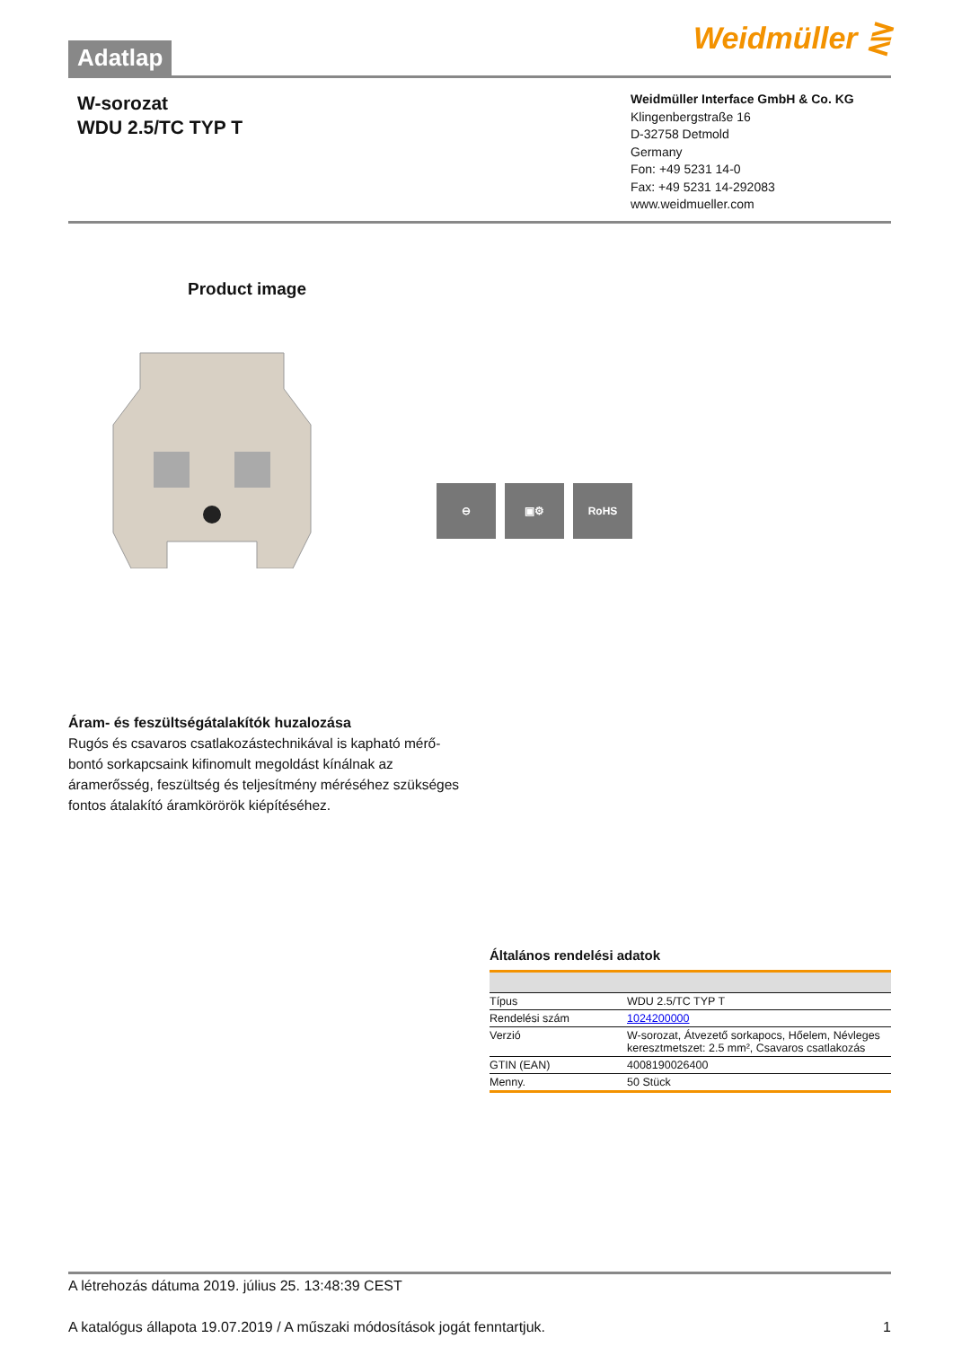Adatlap
Weidmüller ⋛
W-sorozat
WDU 2.5/TC TYP T
Weidmüller Interface GmbH & Co. KG
Klingenbergstraße 16
D-32758 Detmold
Germany
Fon: +49 5231 14-0
Fax: +49 5231 14-292083
www.weidmueller.com
Product image
⊖ ▣⚙ RoHS
Áram- és feszültségátalakítók huzalozása
Rugós és csavaros csatlakozástechnikával is kapható mérő-bontó sorkapcsaink kifinomult megoldást kínálnak az áramerősség, feszültség és teljesítmény méréséhez szükséges fontos átalakító áramkörörök kiépítéséhez.
Általános rendelési adatok
| Típus | WDU 2.5/TC TYP T |
| Rendelési szám | 1024200000 |
| Verzió | W-sorozat, Átvezető sorkapocs, Hőelem, Névleges keresztmetszet: 2.5 mm², Csavaros csatlakozás |
| GTIN (EAN) | 4008190026400 |
| Menny. | 50 Stück |
A létrehozás dátuma 2019. július 25. 13:48:39 CEST
A katalógus állapota 19.07.2019 / A műszaki módosítások jogát fenntartjuk. 1